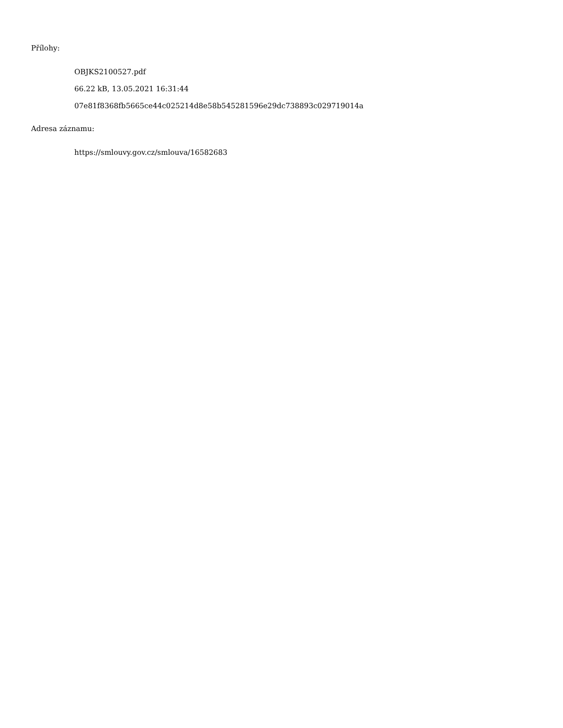Přílohy:
OBJKS2100527.pdf
66.22 kB, 13.05.2021 16:31:44
07e81f8368fb5665ce44c025214d8e58b545281596e29dc738893c029719014a
Adresa záznamu:
https://smlouvy.gov.cz/smlouva/16582683